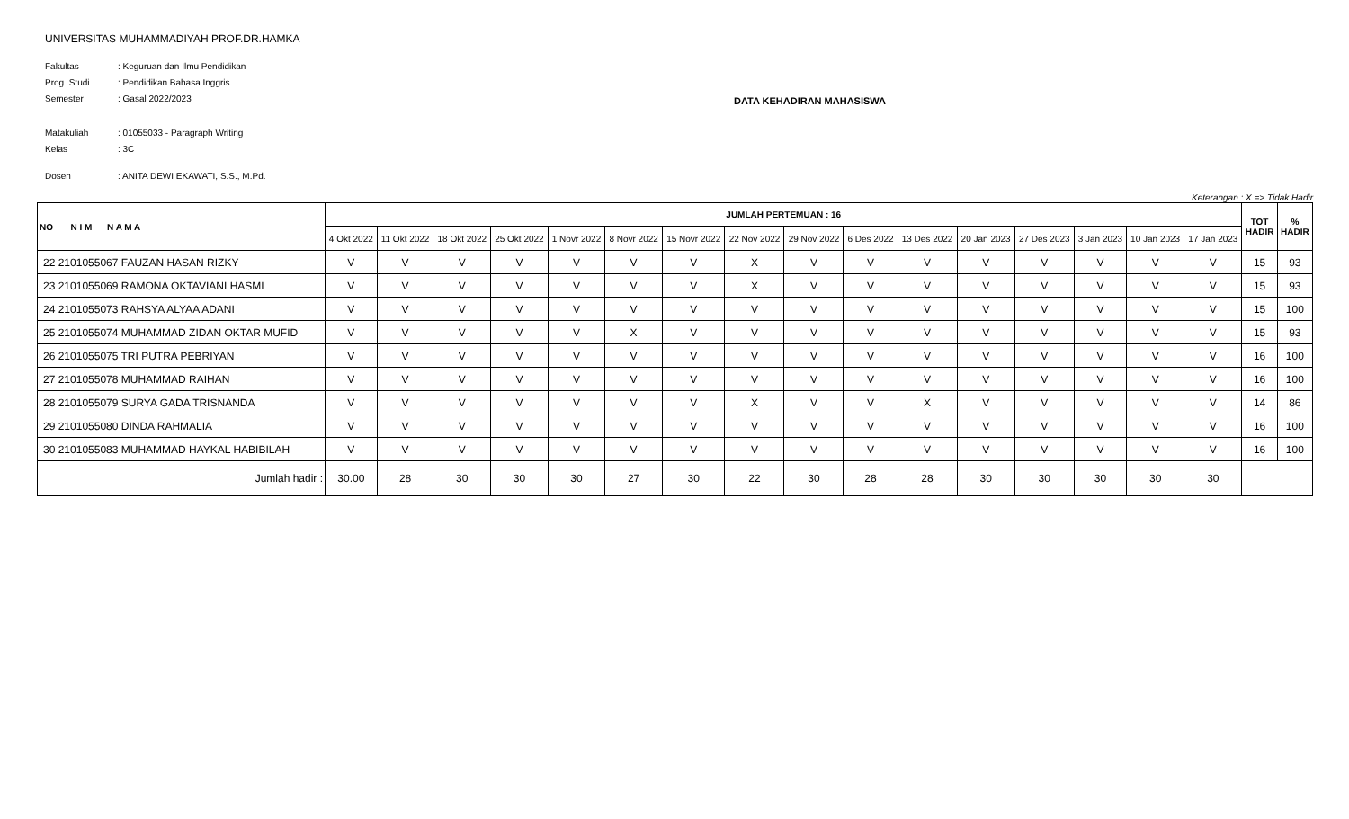UNIVERSITAS MUHAMMADIYAH PROF.DR.HAMKA
Fakultas: Keguruan dan Ilmu Pendidikan
Prog. Studi: Pendidikan Bahasa Inggris
Semester: Gasal 2022/2023
DATA KEHADIRAN MAHASISWA
Matakuliah: 01055033 - Paragraph Writing
Kelas: 3C
Dosen: ANITA DEWI EKAWATI, S.S., M.Pd.
Keterangan : X => Tidak Hadir
| NO N I M N A M A | JUMLAH PERTEMUAN : 16 | | | | | | | | | | | | | | | | TOT HADIR | % HADIR |
| --- | --- | --- | --- | --- | --- | --- | --- | --- | --- | --- | --- | --- | --- | --- | --- | --- | --- | --- |
| | 4 Okt 2022 | 11 Okt 2022 | 18 Okt 2022 | 25 Okt 2022 | 1 Novr 2022 | 8 Novr 2022 | 15 Novr 2022 | 22 Nov 2022 | 29 Nov 2022 | 6 Des 2022 | 13 Des 2022 | 20 Jan 2023 | 27 Des 2023 | 3 Jan 2023 | 10 Jan 2023 | 17 Jan 2023 | | |
| 22 2101055067 FAUZAN HASAN RIZKY | V | V | V | V | V | V | V | X | V | V | V | V | V | V | V | V | 15 | 93 |
| 23 2101055069 RAMONA OKTAVIANI HASMI | V | V | V | V | V | V | V | X | V | V | V | V | V | V | V | V | 15 | 93 |
| 24 2101055073 RAHSYA ALYAA ADANI | V | V | V | V | V | V | V | V | V | V | V | V | V | V | V | V | 15 | 100 |
| 25 2101055074 MUHAMMAD ZIDAN OKTAR MUFID | V | V | V | V | V | X | V | V | V | V | V | V | V | V | V | V | 15 | 93 |
| 26 2101055075 TRI PUTRA PEBRIYAN | V | V | V | V | V | V | V | V | V | V | V | V | V | V | V | V | 16 | 100 |
| 27 2101055078 MUHAMMAD RAIHAN | V | V | V | V | V | V | V | V | V | V | V | V | V | V | V | V | 16 | 100 |
| 28 2101055079 SURYA GADA TRISNANDA | V | V | V | V | V | V | V | X | V | V | X | V | V | V | V | V | 14 | 86 |
| 29 2101055080 DINDA RAHMALIA | V | V | V | V | V | V | V | V | V | V | V | V | V | V | V | V | 16 | 100 |
| 30 2101055083 MUHAMMAD HAYKAL HABIBILAH | V | V | V | V | V | V | V | V | V | V | V | V | V | V | V | V | 16 | 100 |
| Jumlah hadir : | 30.00 | 28 | 30 | 30 | 30 | 27 | 30 | 22 | 30 | 28 | 28 | 30 | 30 | 30 | 30 | 30 | | |